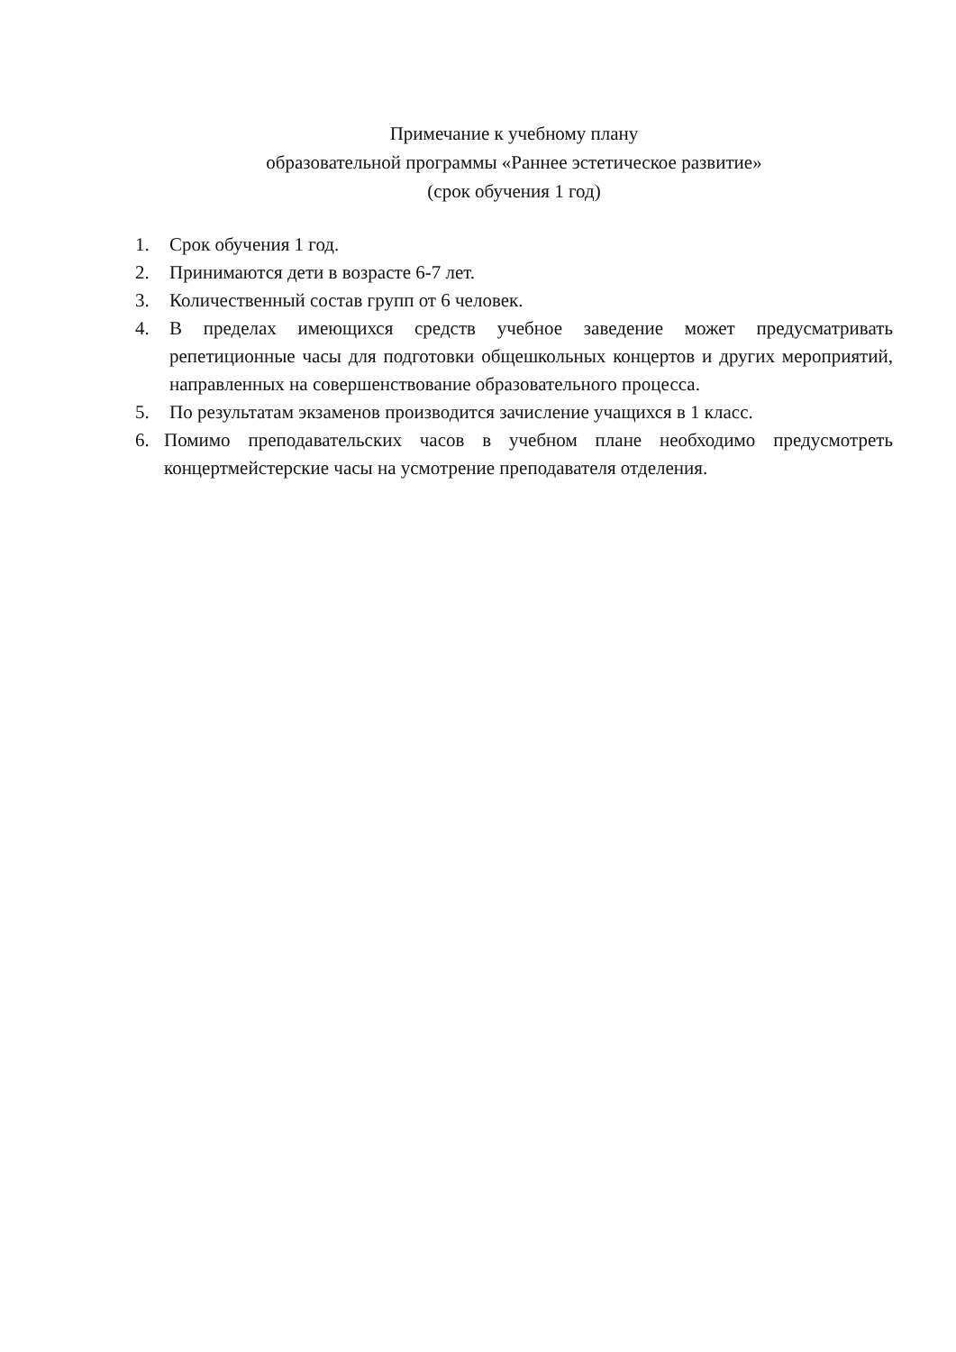Примечание к учебному плану
образовательной программы «Раннее эстетическое развитие»
(срок обучения 1 год)
1. Срок обучения 1 год.
2. Принимаются дети в возрасте 6-7 лет.
3. Количественный состав групп от 6 человек.
4. В пределах имеющихся средств учебное заведение может предусматривать репетиционные часы для подготовки общешкольных концертов и других мероприятий, направленных на совершенствование образовательного процесса.
5. По результатам экзаменов производится зачисление учащихся в 1 класс.
6. Помимо преподавательских часов в учебном плане необходимо предусмотреть концертмейстерские часы на усмотрение преподавателя отделения.